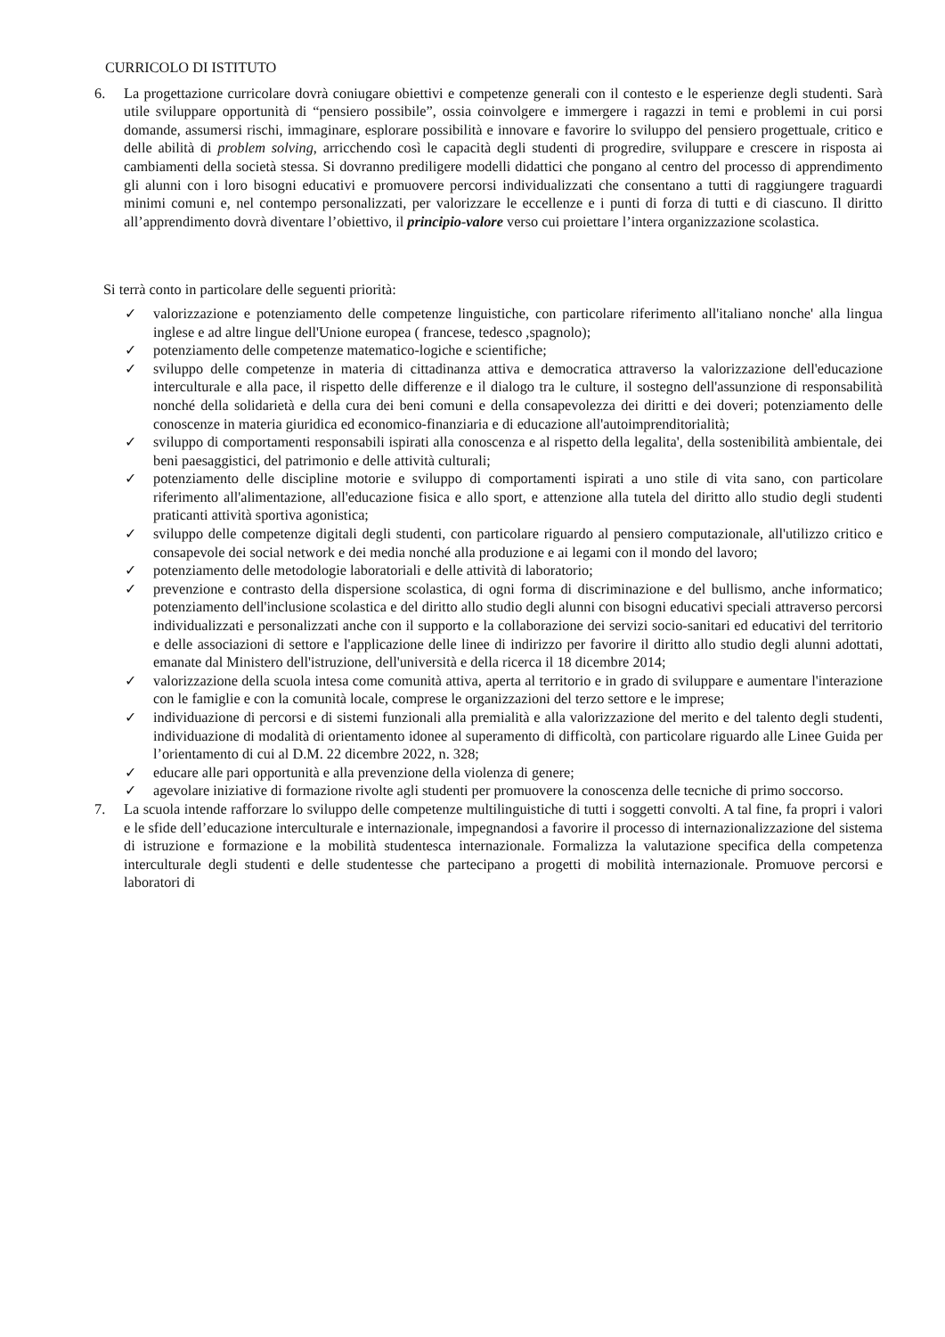CURRICOLO DI ISTITUTO
6. La progettazione curricolare dovrà coniugare obiettivi e competenze generali con il contesto e le esperienze degli studenti. Sarà utile sviluppare opportunità di “pensiero possibile”, ossia coinvolgere e immergere i ragazzi in temi e problemi in cui porsi domande, assumersi rischi, immaginare, esplorare possibilità e innovare e favorire lo sviluppo del pensiero progettuale, critico e delle abilità di problem solving, arricchendo così le capacità degli studenti di progredire, sviluppare e crescere in risposta ai cambiamenti della società stessa. Si dovranno prediligere modelli didattici che pongano al centro del processo di apprendimento gli alunni con i loro bisogni educativi e promuovere percorsi individualizzati che consentano a tutti di raggiungere traguardi minimi comuni e, nel contempo personalizzati, per valorizzare le eccellenze e i punti di forza di tutti e di ciascuno. Il diritto all’apprendimento dovrà diventare l’obiettivo, il principio-valore verso cui proiettare l’intera organizzazione scolastica.
Si terrà conto in particolare delle seguenti priorità:
✓ valorizzazione e potenziamento delle competenze linguistiche, con particolare riferimento all'italiano nonche' alla lingua inglese e ad altre lingue dell'Unione europea ( francese, tedesco ,spagnolo);
✓ potenziamento delle competenze matematico-logiche e scientifiche;
✓ sviluppo delle competenze in materia di cittadinanza attiva e democratica attraverso la valorizzazione dell'educazione interculturale e alla pace, il rispetto delle differenze e il dialogo tra le culture, il sostegno dell'assunzione di responsabilità nonché della solidarietà e della cura dei beni comuni e della consapevolezza dei diritti e dei doveri; potenziamento delle conoscenze in materia giuridica ed economico-finanziaria e di educazione all'autoimprenditorialità;
✓ sviluppo di comportamenti responsabili ispirati alla conoscenza e al rispetto della legalita', della sostenibilità ambientale, dei beni paesaggistici, del patrimonio e delle attività culturali;
✓ potenziamento delle discipline motorie e sviluppo di comportamenti ispirati a uno stile di vita sano, con particolare riferimento all'alimentazione, all'educazione fisica e allo sport, e attenzione alla tutela del diritto allo studio degli studenti praticanti attività sportiva agonistica;
✓ sviluppo delle competenze digitali degli studenti, con particolare riguardo al pensiero computazionale, all'utilizzo critico e consapevole dei social network e dei media nonché alla produzione e ai legami con il mondo del lavoro;
✓ potenziamento delle metodologie laboratoriali e delle attività di laboratorio;
✓ prevenzione e contrasto della dispersione scolastica, di ogni forma di discriminazione e del bullismo, anche informatico; potenziamento dell'inclusione scolastica e del diritto allo studio degli alunni con bisogni educativi speciali attraverso percorsi individualizzati e personalizzati anche con il supporto e la collaborazione dei servizi socio-sanitari ed educativi del territorio e delle associazioni di settore e l'applicazione delle linee di indirizzo per favorire il diritto allo studio degli alunni adottati, emanate dal Ministero dell'istruzione, dell'università e della ricerca il 18 dicembre 2014;
✓ valorizzazione della scuola intesa come comunità attiva, aperta al territorio e in grado di sviluppare e aumentare l'interazione con le famiglie e con la comunità locale, comprese le organizzazioni del terzo settore e le imprese;
✓ individuazione di percorsi e di sistemi funzionali alla premialità e alla valorizzazione del merito e del talento degli studenti, individuazione di modalità di orientamento idonee al superamento di difficoltà, con particolare riguardo alle Linee Guida per l’orientamento di cui al D.M. 22 dicembre 2022, n. 328;
✓ educare alle pari opportunità e alla prevenzione della violenza di genere;
✓ agevolare iniziative di formazione rivolte agli studenti per promuovere la conoscenza delle tecniche di primo soccorso.
7. La scuola intende rafforzare lo sviluppo delle competenze multilinguistiche di tutti i soggetti convolti. A tal fine, fa propri i valori e le sfide dell’educazione interculturale e internazionale, impegnandosi a favorire il processo di internazionalizzazione del sistema di istruzione e formazione e la mobilità studentesca internazionale. Formalizza la valutazione specifica della competenza interculturale degli studenti e delle studentesse che partecipano a progetti di mobilità internazionale. Promuove percorsi e laboratori di